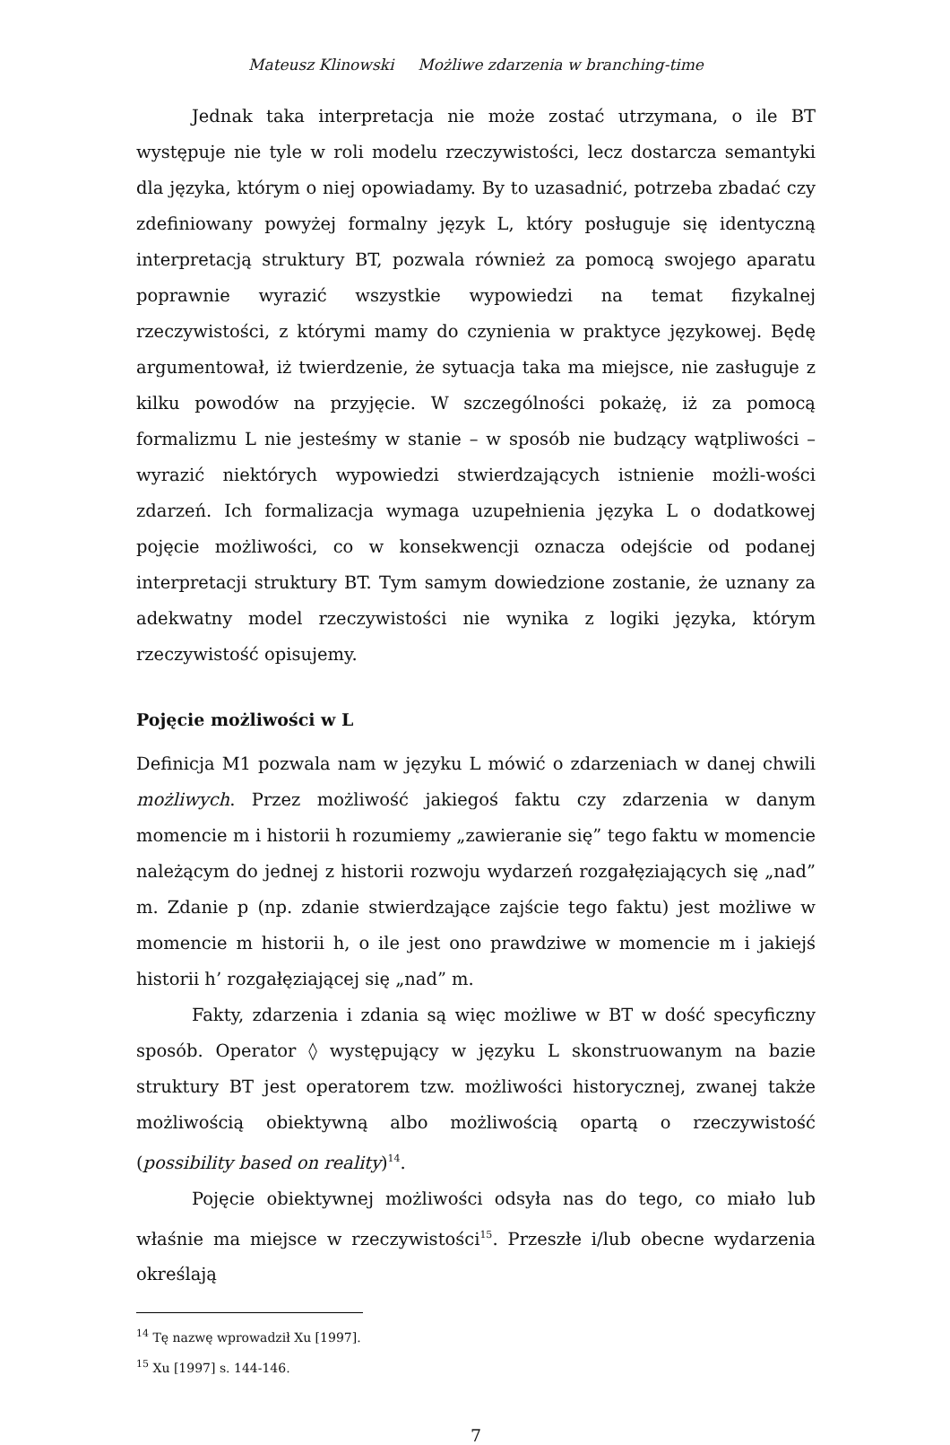Mateusz Klinowski Możliwe zdarzenia w branching-time
Jednak taka interpretacja nie może zostać utrzymana, o ile BT występuje nie tyle w roli modelu rzeczywistości, lecz dostarcza semantyki dla języka, którym o niej opowiadamy. By to uzasadnić, potrzeba zbadać czy zdefiniowany powyżej formalny język L, który posługuje się identyczną interpretacją struktury BT, pozwala również za pomocą swojego aparatu poprawnie wyrazić wszystkie wypowiedzi na temat fizykalnej rzeczywistości, z którymi mamy do czynienia w praktyce językowej. Będę argumentował, iż twierdzenie, że sytuacja taka ma miejsce, nie zasługuje z kilku powodów na przyjęcie. W szczególności pokażę, iż za pomocą formalizmu L nie jesteśmy w stanie – w sposób nie budzący wątpliwości – wyrazić niektórych wypowiedzi stwierdzających istnienie możli-wości zdarzeń. Ich formalizacja wymaga uzupełnienia języka L o dodatkowej pojęcie możliwości, co w konsekwencji oznacza odejście od podanej interpretacji struktury BT. Tym samym dowiedzione zostanie, że uznany za adekwatny model rzeczywistości nie wynika z logiki języka, którym rzeczywistość opisujemy.
Pojęcie możliwości w L
Definicja M1 pozwala nam w języku L mówić o zdarzeniach w danej chwili możliwych. Przez możliwość jakiegoś faktu czy zdarzenia w danym momencie m i historii h rozumiemy „zawieranie się” tego faktu w momencie należącym do jednej z historii rozwoju wydarzeń rozgałęziających się „nad” m. Zdanie p (np. zdanie stwierdzające zajście tego faktu) jest możliwe w momencie m historii h, o ile jest ono prawdziwe w momencie m i jakiejś historii h’ rozgałęziającej się „nad” m.
Fakty, zdarzenia i zdania są więc możliwe w BT w dość specyficzny sposób. Operator ◊ występujący w języku L skonstruowanym na bazie struktury BT jest operatorem tzw. możliwości historycznej, zwanej także możliwością obiektywną albo możliwością opartą o rzeczywistość (possibility based on reality)<sup>14</sup>.
Pojęcie obiektywnej możliwości odsyła nas do tego, co miało lub właśnie ma miejsce w rzeczywistości<sup>15</sup>. Przeszłe i/lub obecne wydarzenia określają
<sup>14</sup> Tę nazwę wprowadził Xu [1997].
<sup>15</sup> Xu [1997] s. 144-146.
7